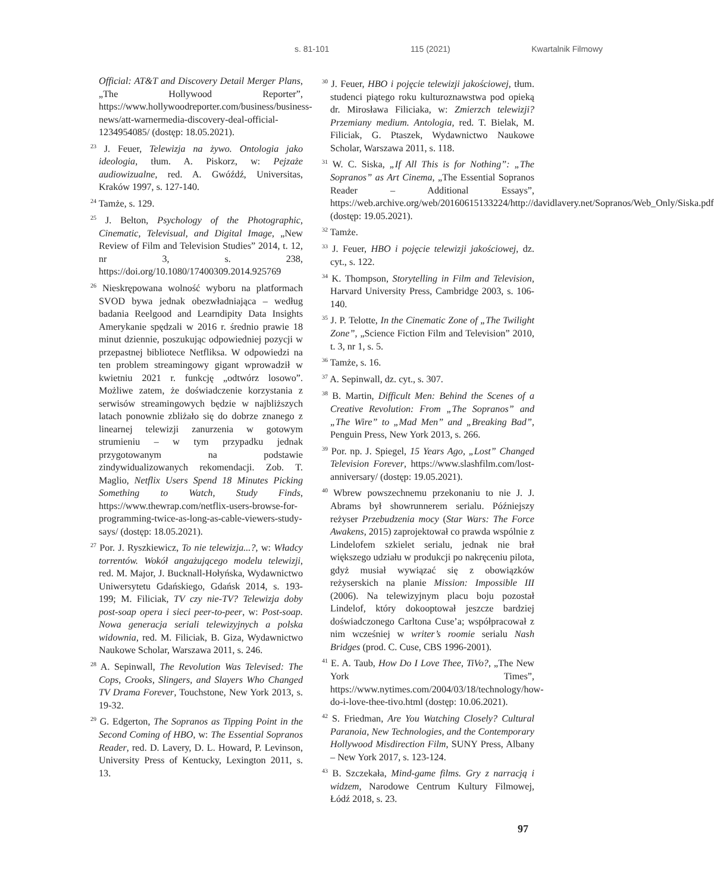s. 81-101 115 (2021) Kwartalnik Filmowy
Official: AT&T and Discovery Detail Merger Plans, „The Hollywood Reporter”, https://www.hollywoodreporter.com/business/business-news/att-warnermedia-discovery-deal-official-1234954085/ (dostęp: 18.05.2021).
<sup>23</sup> J. Feuer, Telewizja na żywo. Ontologia jako ideologia, tłum. A. Piskorz, w: Pejzaże audiowizualne, red. A. Gwóźdź, Universitas, Kraków 1997, s. 127-140.
<sup>24</sup> Tamże, s. 129.
<sup>25</sup> J. Belton, Psychology of the Photographic, Cinematic, Televisual, and Digital Image, „New Review of Film and Television Studies” 2014, t. 12, nr 3, s. 238, https://doi.org/10.1080/17400309.2014.925769
<sup>26</sup> Nieskrępowana wolność wyboru na platformach SVOD bywa jednak obezwładniająca – według badania Reelgood and Learndipity Data Insights Amerykanie spędzali w 2016 r. średnio prawie 18 minut dziennie, poszukując odpowiedniej pozycji w przepastnej bibliotece Netfliksa. W odpowiedzi na ten problem streamingowy gigant wprowadził w kwietniu 2021 r. funkcję „odtwórz losowo”. Możliwe zatem, że doświadczenie korzystania z serwisów streamingowych będzie w najbliższych latach ponownie zbliżało się do dobrze znanego z linearnej telewizji zanurzenia w gotowym strumieniu – w tym przypadku jednak przygotowanym na podstawie zindywidualizowanych rekomendacji. Zob. T. Maglio, Netflix Users Spend 18 Minutes Picking Something to Watch, Study Finds, https://www.thewrap.com/netflix-users-browse-for-programming-twice-as-long-as-cable-viewers-study-says/ (dostęp: 18.05.2021).
<sup>27</sup> Por. J. Ryszkiewicz, To nie telewizja...?, w: Władcy torrentów. Wokół angażującego modelu telewizji, red. M. Major, J. Bucknall-Hołyńska, Wydawnictwo Uniwersytetu Gdańskiego, Gdańsk 2014, s. 193-199; M. Filiciak, TV czy nie-TV? Telewizja doby post-soap opera i sieci peer-to-peer, w: Post-soap. Nowa generacja seriali telewizyjnych a polska widownia, red. M. Filiciak, B. Giza, Wydawnictwo Naukowe Scholar, Warszawa 2011, s. 246.
<sup>28</sup> A. Sepinwall, The Revolution Was Televised: The Cops, Crooks, Slingers, and Slayers Who Changed TV Drama Forever, Touchstone, New York 2013, s. 19-32.
<sup>29</sup> G. Edgerton, The Sopranos as Tipping Point in the Second Coming of HBO, w: The Essential Sopranos Reader, red. D. Lavery, D. L. Howard, P. Levinson, University Press of Kentucky, Lexington 2011, s. 13.
<sup>30</sup> J. Feuer, HBO i pojęcie telewizji jakościowej, tłum. studenci piątego roku kulturoznawstwa pod opieką dr. Mirosława Filiciaka, w: Zmierzch telewizji? Przemiany medium. Antologia, red. T. Bielak, M. Filiciak, G. Ptaszek, Wydawnictwo Naukowe Scholar, Warszawa 2011, s. 118.
<sup>31</sup> W. C. Siska, „If All This is for Nothing”: „The Sopranos” as Art Cinema, „The Essential Sopranos Reader – Additional Essays”, https://web.archive.org/web/20160615133224/http://davidlavery.net/Sopranos/Web_Only/Siska.pdf (dostęp: 19.05.2021).
<sup>32</sup> Tamże.
<sup>33</sup> J. Feuer, HBO i pojęcie telewizji jakościowej, dz. cyt., s. 122.
<sup>34</sup> K. Thompson, Storytelling in Film and Television, Harvard University Press, Cambridge 2003, s. 106-140.
<sup>35</sup> J. P. Telotte, In the Cinematic Zone of „The Twilight Zone”, „Science Fiction Film and Television” 2010, t. 3, nr 1, s. 5.
<sup>36</sup> Tamże, s. 16.
<sup>37</sup> A. Sepinwall, dz. cyt., s. 307.
<sup>38</sup> B. Martin, Difficult Men: Behind the Scenes of a Creative Revolution: From „The Sopranos” and „The Wire” to „Mad Men” and „Breaking Bad”, Penguin Press, New York 2013, s. 266.
<sup>39</sup> Por. np. J. Spiegel, 15 Years Ago, „Lost” Changed Television Forever, https://www.slashfilm.com/lost-anniversary/ (dostęp: 19.05.2021).
<sup>40</sup> Wbrew powszechnemu przekonaniu to nie J. J. Abrams był showrunnerem serialu. Późniejszy reżyser Przebudzenia mocy (Star Wars: The Force Awakens, 2015) zaprojektował co prawda wspólnie z Lindelofem szkielet serialu, jednak nie brał większego udziału w produkcji po nakręceniu pilota, gdyż musiał wywiązać się z obowiązków reżyserskich na planie Mission: Impossible III (2006). Na telewizyjnym placu boju pozostał Lindelof, który dokooptował jeszcze bardziej doświadczonego Carltona Cuse’a; współpracował z nim wcześniej w writer’s roomie serialu Nash Bridges (prod. C. Cuse, CBS 1996-2001).
<sup>41</sup> E. A. Taub, How Do I Love Thee, TiVo?, „The New York Times”, https://www.nytimes.com/2004/03/18/technology/how-do-i-love-thee-tivo.html (dostęp: 10.06.2021).
<sup>42</sup> S. Friedman, Are You Watching Closely? Cultural Paranoia, New Technologies, and the Contemporary Hollywood Misdirection Film, SUNY Press, Albany – New York 2017, s. 123-124.
<sup>43</sup> B. Szczekała, Mind-game films. Gry z narracją i widzem, Narodowe Centrum Kultury Filmowej, Łódź 2018, s. 23.
97